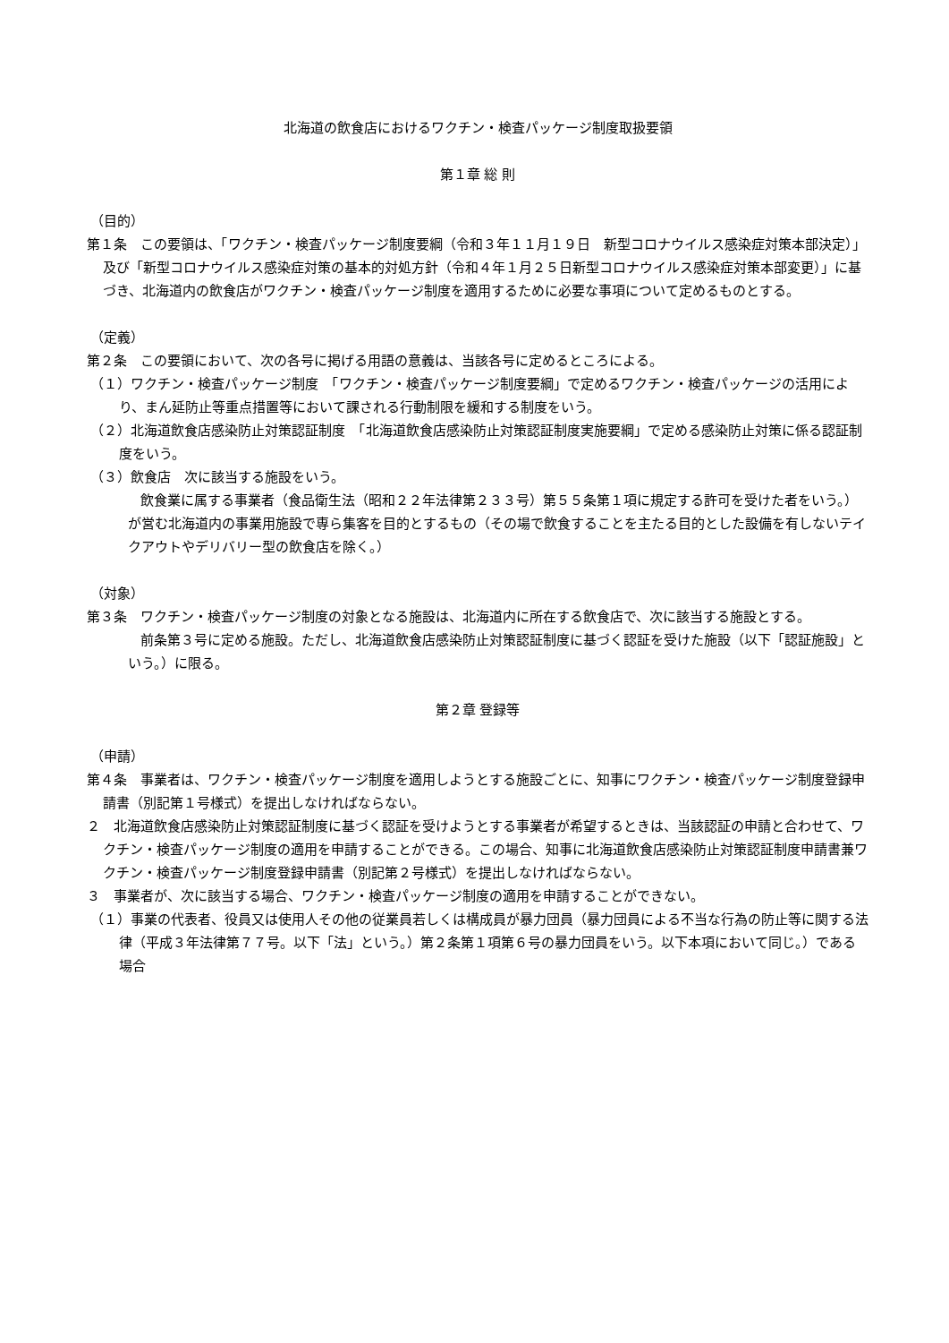北海道の飲食店におけるワクチン・検査パッケージ制度取扱要領
第１章 総 則
（目的）
第１条　この要領は、「ワクチン・検査パッケージ制度要綱（令和３年１１月１９日　新型コロナウイルス感染症対策本部決定）」及び「新型コロナウイルス感染症対策の基本的対処方針（令和４年１月２５日新型コロナウイルス感染症対策本部変更）」に基づき、北海道内の飲食店がワクチン・検査パッケージ制度を適用するために必要な事項について定めるものとする。
（定義）
第２条　この要領において、次の各号に掲げる用語の意義は、当該各号に定めるところによる。
（１）ワクチン・検査パッケージ制度　「ワクチン・検査パッケージ制度要綱」で定めるワクチン・検査パッケージの活用により、まん延防止等重点措置等において課される行動制限を緩和する制度をいう。
（２）北海道飲食店感染防止対策認証制度　「北海道飲食店感染防止対策認証制度実施要綱」で定める感染防止対策に係る認証制度をいう。
（３）飲食店　次に該当する施設をいう。
飲食業に属する事業者（食品衛生法（昭和２２年法律第２３３号）第５５条第１項に規定する許可を受けた者をいう。）が営む北海道内の事業用施設で専ら集客を目的とするもの（その場で飲食することを主たる目的とした設備を有しないテイクアウトやデリバリー型の飲食店を除く。）
（対象）
第３条　ワクチン・検査パッケージ制度の対象となる施設は、北海道内に所在する飲食店で、次に該当する施設とする。
前条第３号に定める施設。ただし、北海道飲食店感染防止対策認証制度に基づく認証を受けた施設（以下「認証施設」という。）に限る。
第２章 登録等
（申請）
第４条　事業者は、ワクチン・検査パッケージ制度を適用しようとする施設ごとに、知事にワクチン・検査パッケージ制度登録申請書（別記第１号様式）を提出しなければならない。
２　北海道飲食店感染防止対策認証制度に基づく認証を受けようとする事業者が希望するときは、当該認証の申請と合わせて、ワクチン・検査パッケージ制度の適用を申請することができる。この場合、知事に北海道飲食店感染防止対策認証制度申請書兼ワクチン・検査パッケージ制度登録申請書（別記第２号様式）を提出しなければならない。
３　事業者が、次に該当する場合、ワクチン・検査パッケージ制度の適用を申請することができない。
（１）事業の代表者、役員又は使用人その他の従業員若しくは構成員が暴力団員（暴力団員による不当な行為の防止等に関する法律（平成３年法律第７７号。以下「法」という。）第２条第１項第６号の暴力団員をいう。以下本項において同じ。）である場合